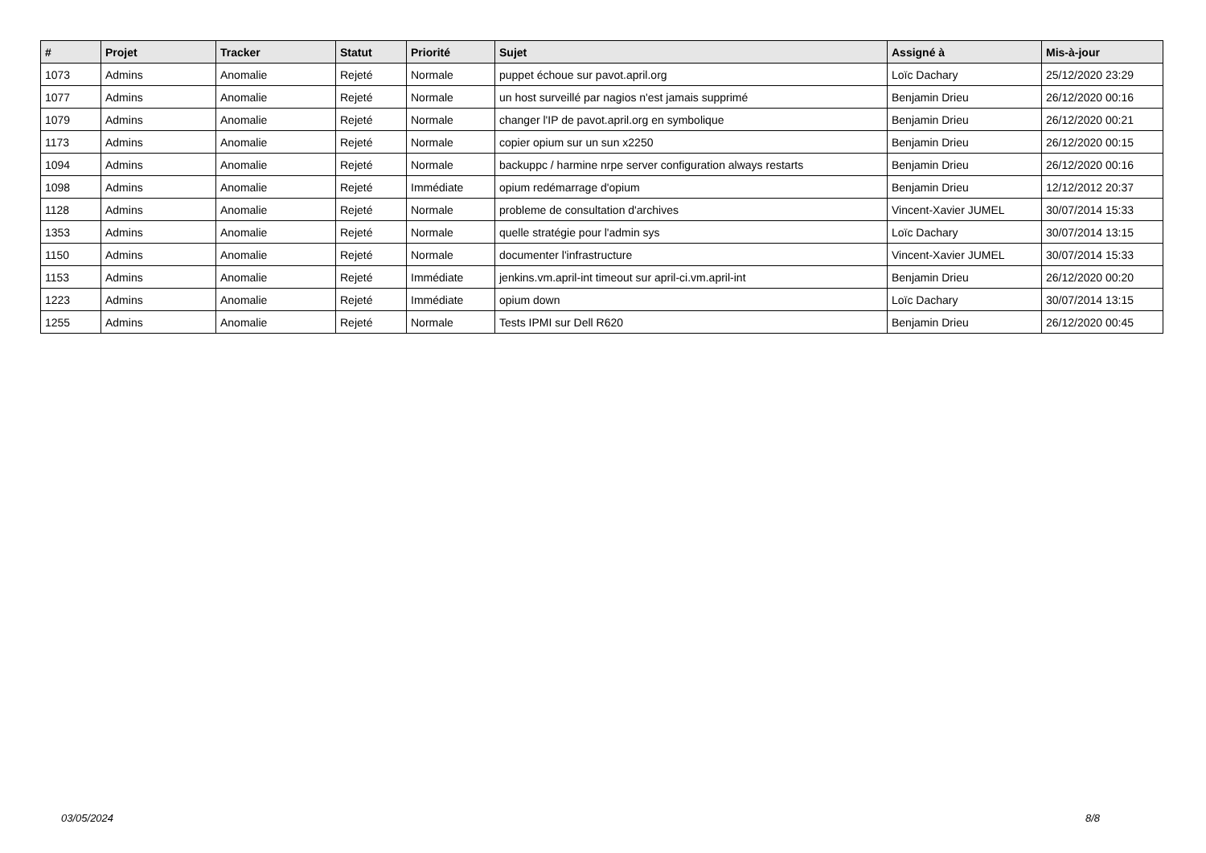| # | Projet | Tracker | Statut | Priorité | Sujet | Assigné à | Mis-à-jour |
| --- | --- | --- | --- | --- | --- | --- | --- |
| 1073 | Admins | Anomalie | Rejeté | Normale | puppet échoue sur pavot.april.org | Loïc Dachary | 25/12/2020 23:29 |
| 1077 | Admins | Anomalie | Rejeté | Normale | un host surveillé par nagios n'est jamais supprimé | Benjamin Drieu | 26/12/2020 00:16 |
| 1079 | Admins | Anomalie | Rejeté | Normale | changer l'IP de pavot.april.org en symbolique | Benjamin Drieu | 26/12/2020 00:21 |
| 1173 | Admins | Anomalie | Rejeté | Normale | copier opium sur un sun x2250 | Benjamin Drieu | 26/12/2020 00:15 |
| 1094 | Admins | Anomalie | Rejeté | Normale | backuppc / harmine nrpe server configuration always restarts | Benjamin Drieu | 26/12/2020 00:16 |
| 1098 | Admins | Anomalie | Rejeté | Immédiate | opium redémarrage d'opium | Benjamin Drieu | 12/12/2012 20:37 |
| 1128 | Admins | Anomalie | Rejeté | Normale | probleme de consultation d'archives | Vincent-Xavier JUMEL | 30/07/2014 15:33 |
| 1353 | Admins | Anomalie | Rejeté | Normale | quelle stratégie pour l'admin sys | Loïc Dachary | 30/07/2014 13:15 |
| 1150 | Admins | Anomalie | Rejeté | Normale | documenter l'infrastructure | Vincent-Xavier JUMEL | 30/07/2014 15:33 |
| 1153 | Admins | Anomalie | Rejeté | Immédiate | jenkins.vm.april-int timeout sur april-ci.vm.april-int | Benjamin Drieu | 26/12/2020 00:20 |
| 1223 | Admins | Anomalie | Rejeté | Immédiate | opium down | Loïc Dachary | 30/07/2014 13:15 |
| 1255 | Admins | Anomalie | Rejeté | Normale | Tests IPMI sur Dell R620 | Benjamin Drieu | 26/12/2020 00:45 |
03/05/2024 8/8